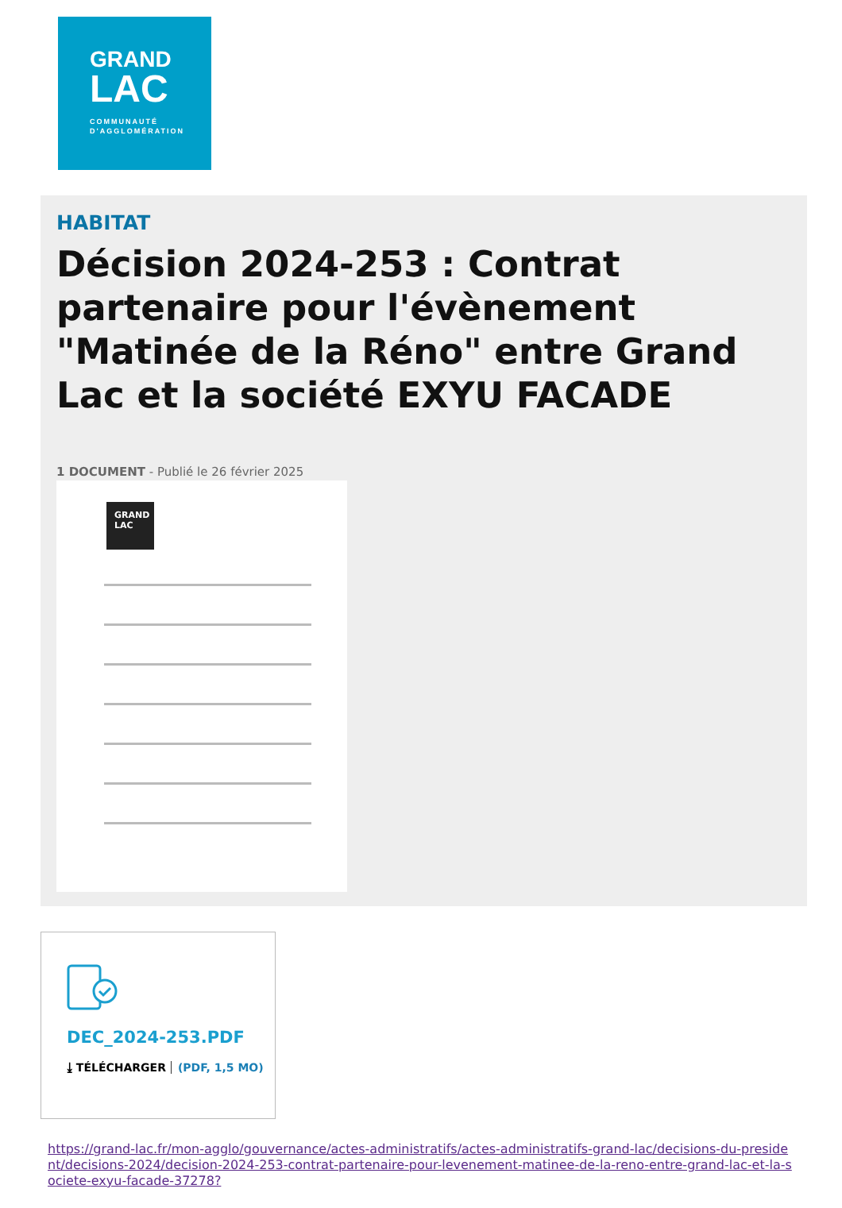GRAND
LAC
COMMUNAUTÉ
D'AGGLOMÉRATION
HABITAT
Décision 2024-253 : Contrat partenaire pour l'évènement "Matinée de la Réno" entre Grand Lac et la société EXYU FACADE
1 DOCUMENT - Publié le 26 février 2025
GRAND LAC
DEC_2024-253.PDF
⤓ TÉLÉCHARGER (PDF, 1,5 MO)
https://grand-lac.fr/mon-agglo/gouvernance/actes-administratifs/actes-administratifs-grand-lac/decisions-du-president/decisions-2024/decision-2024-253-contrat-partenaire-pour-levenement-matinee-de-la-reno-entre-grand-lac-et-la-societe-exyu-facade-37278?